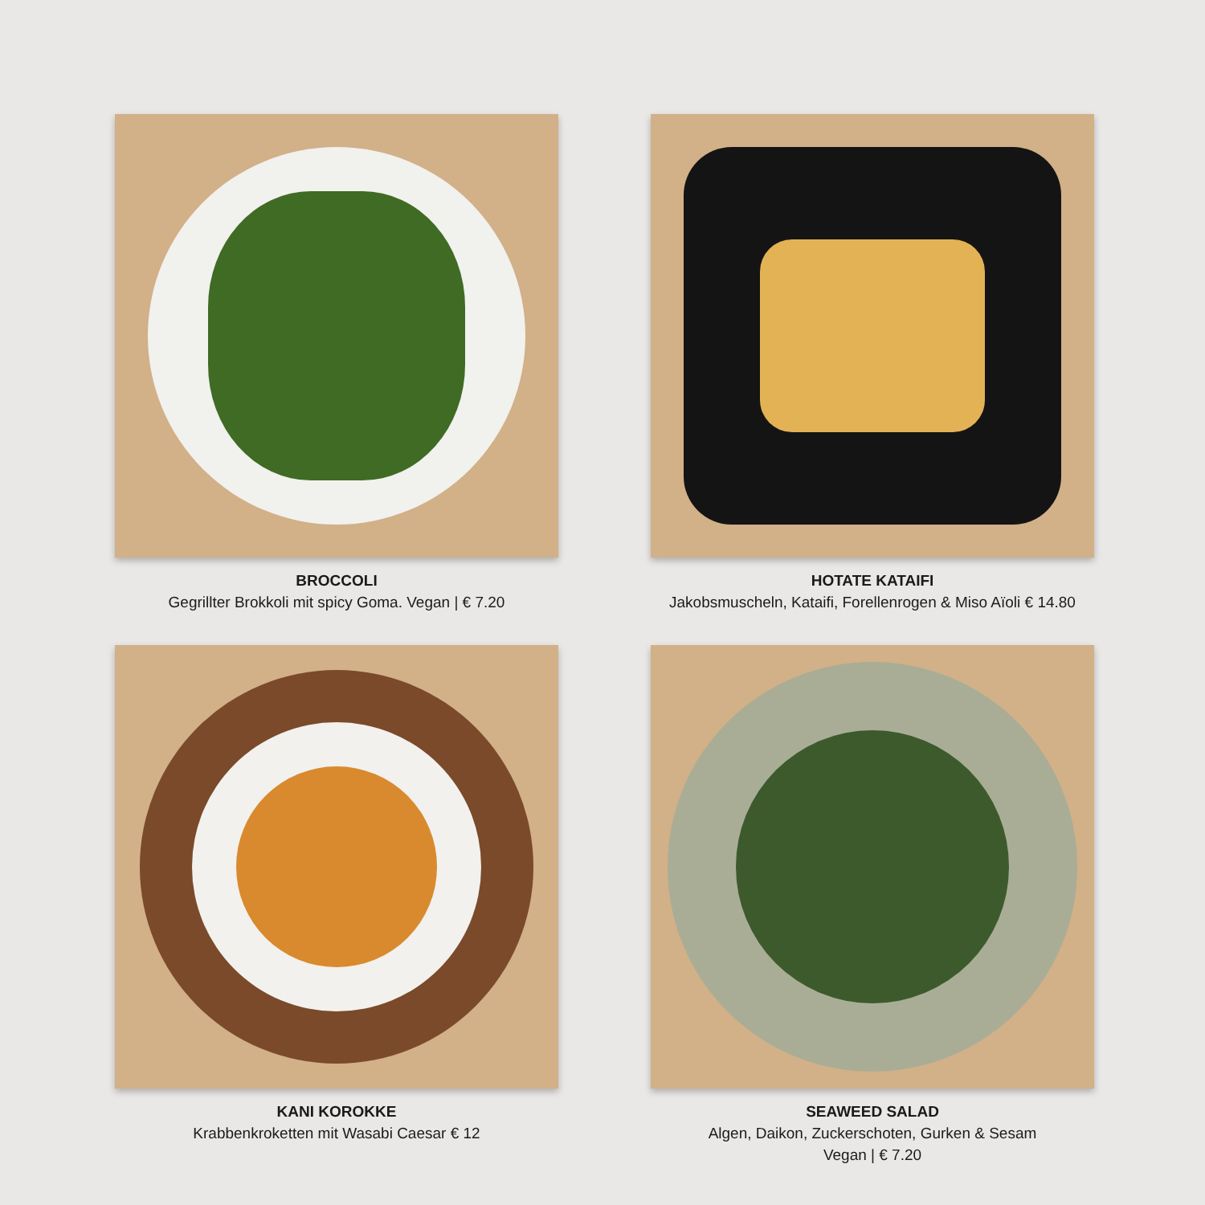BROCCOLI
Gegrillter Brokkoli mit spicy Goma. Vegan | € 7.20
HOTATE KATAIFI
Jakobsmuscheln, Kataifi, Forellenrogen & Miso Aïoli € 14.80
KANI KOROKKE
Krabbenkroketten mit Wasabi Caesar € 12
SEAWEED SALAD
Algen, Daikon, Zuckerschoten, Gurken & Sesam
Vegan | € 7.20